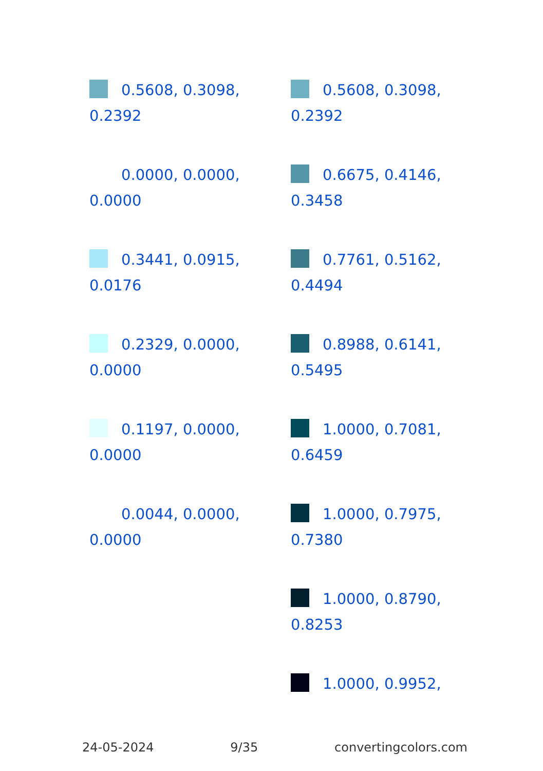0.5608, 0.3098, 0.2392
0.0000, 0.0000, 0.0000
0.3441, 0.0915, 0.0176
0.2329, 0.0000, 0.0000
0.1197, 0.0000, 0.0000
0.0044, 0.0000, 0.0000
0.5608, 0.3098, 0.2392
0.6675, 0.4146, 0.3458
0.7761, 0.5162, 0.4494
0.8988, 0.6141, 0.5495
1.0000, 0.7081, 0.6459
1.0000, 0.7975, 0.7380
1.0000, 0.8790, 0.8253
1.0000, 0.9952,
24-05-2024 9/35 convertingcolors.com